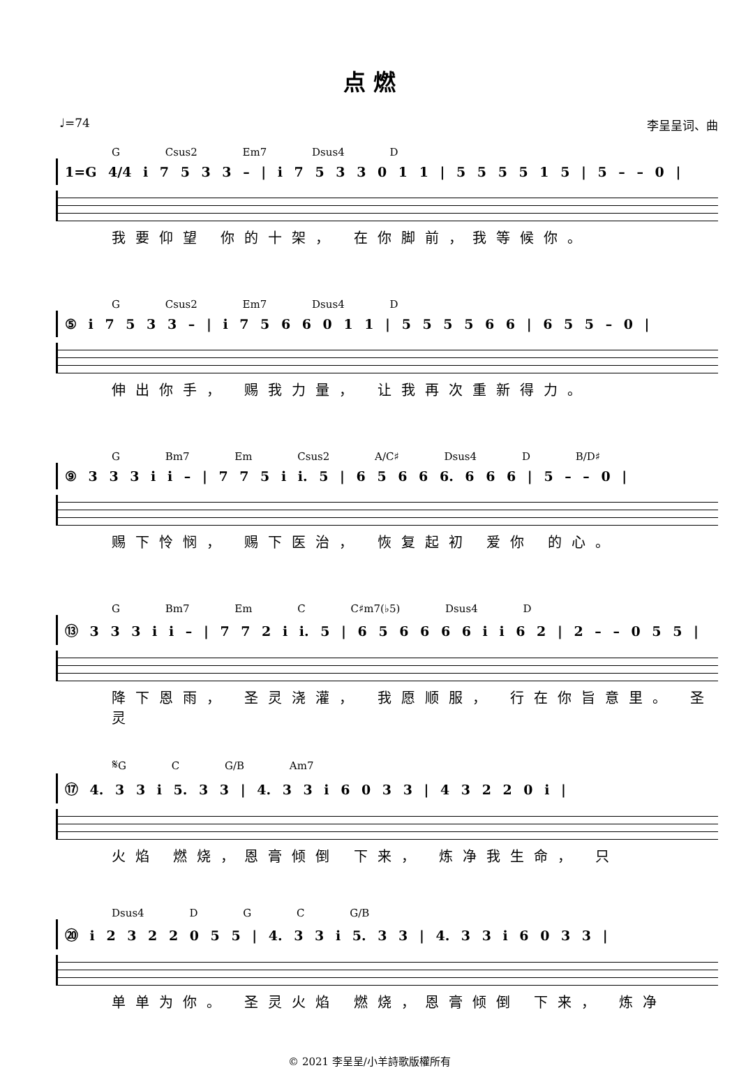点 燃
♩=74 李呈呈词、曲
G Csus2 Em7 Dsus4 D
1=G 4/4 i 7 5 3 3 – | i 7 5 3 3 0 1 1 | 5 5 5 5 1 5 | 5 – – 0 |
我要仰望 你的十架， 在你脚前，我等候你。
G Csus2 Em7 Dsus4 D
⑤ i 7 5 3 3 – | i 7 5 6 6 0 1 1 | 5 5 5 5 6 6 | 6 5 5 – 0 |
伸出你手， 赐我力量， 让我再次重新得力。
G Bm7 Em Csus2 A/C♯ Dsus4 D B/D♯
⑨ 3 3 3 i i – | 7 7 5 i i. 5 | 6 5 6 6 6. 6 6 6 | 5 – – 0 |
赐下怜悯， 赐下医治， 恢复起初 爱你 的心。
G Bm7 Em C C♯m7(♭5) Dsus4 D
⑬ 3 3 3 i i – | 7 7 2 i i. 5 | 6 5 6 6 6 6 i i 6 2 | 2 – – 0 5 5 |
降下恩雨， 圣灵浇灌， 我愿顺服， 行在你旨意里。 圣灵
𝄋G C G/B Am7
⑰ 4. 3 3 i 5. 3 3 | 4. 3 3 i 6 0 3 3 | 4 3 2 2 0 i |
火焰 燃烧，恩膏倾倒 下来， 炼净我生命， 只
Dsus4 D G C G/B
⑳ i 2 3 2 2 0 5 5 | 4. 3 3 i 5. 3 3 | 4. 3 3 i 6 0 3 3 |
单单为你。 圣灵火焰 燃烧，恩膏倾倒 下来， 炼净
© 2021 李呈呈/小羊詩歌版權所有